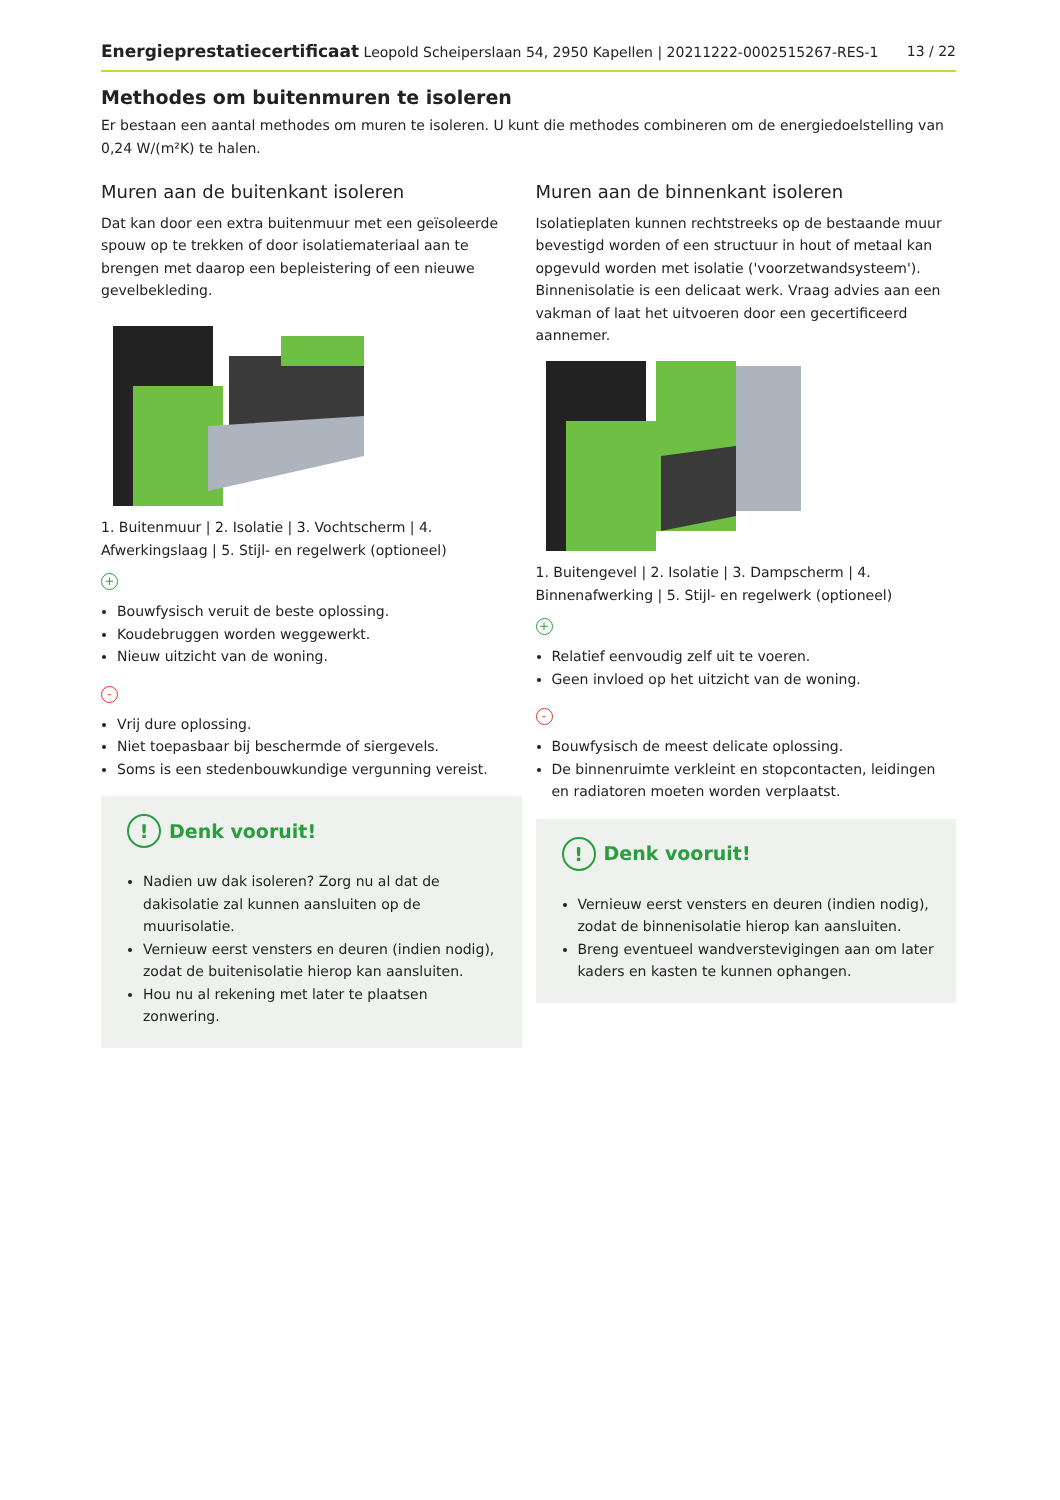Energieprestatiecertificaat Leopold Scheiperslaan 54, 2950 Kapellen | 20211222-0002515267-RES-1 13 / 22
Methodes om buitenmuren te isoleren
Er bestaan een aantal methodes om muren te isoleren. U kunt die methodes combineren om de energiedoelstelling van 0,24 W/(m²K) te halen.
Muren aan de buitenkant isoleren
Dat kan door een extra buitenmuur met een geïsoleerde spouw op te trekken of door isolatiemateriaal aan te brengen met daarop een bepleistering of een nieuwe gevelbekleding.
1. Buitenmuur | 2. Isolatie | 3. Vochtscherm | 4. Afwerkingslaag | 5. Stijl- en regelwerk (optioneel)
+
Bouwfysisch veruit de beste oplossing.
Koudebruggen worden weggewerkt.
Nieuw uitzicht van de woning.
-
Vrij dure oplossing.
Niet toepasbaar bij beschermde of siergevels.
Soms is een stedenbouwkundige vergunning vereist.
! Denk vooruit!
Nadien uw dak isoleren? Zorg nu al dat de dakisolatie zal kunnen aansluiten op de muurisolatie.
Vernieuw eerst vensters en deuren (indien nodig), zodat de buitenisolatie hierop kan aansluiten.
Hou nu al rekening met later te plaatsen zonwering.
Muren aan de binnenkant isoleren
Isolatieplaten kunnen rechtstreeks op de bestaande muur bevestigd worden of een structuur in hout of metaal kan opgevuld worden met isolatie ('voorzetwandsysteem'). Binnenisolatie is een delicaat werk. Vraag advies aan een vakman of laat het uitvoeren door een gecertificeerd aannemer.
1. Buitengevel | 2. Isolatie | 3. Dampscherm | 4. Binnenafwerking | 5. Stijl- en regelwerk (optioneel)
+
Relatief eenvoudig zelf uit te voeren.
Geen invloed op het uitzicht van de woning.
-
Bouwfysisch de meest delicate oplossing.
De binnenruimte verkleint en stopcontacten, leidingen en radiatoren moeten worden verplaatst.
! Denk vooruit!
Vernieuw eerst vensters en deuren (indien nodig), zodat de binnenisolatie hierop kan aansluiten.
Breng eventueel wandverstevigingen aan om later kaders en kasten te kunnen ophangen.